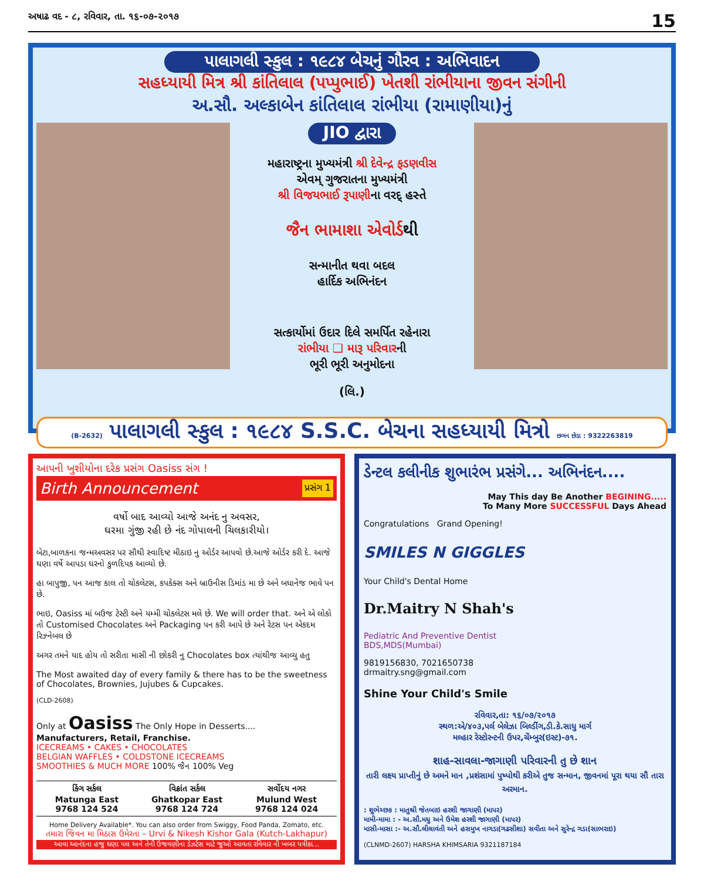અષાઢ વદ - ૮, રવિવાર, તા. ૧૬-૦૭-૨૦૧૭ 15
પાલાગલી સ્કુલ : ૧૯૮૪ બેચનું ગૌરવ : અભિવાદન
સહધ્યાયી મિત્ર શ્રી કાંતિલાલ (પપ્પુભાઈ) ખેતશી રાંભીયાના જીવન સંગીની
અ.સૌ. અલ્કાબેન કાંતિલાલ રાંભીયા (રામાણીયા)નું
JIO દ્વારા
મહારાષ્ટ્રના મુખ્યમંત્રી શ્રી દેવેન્દ્ર ફડણવીસ
એવમ્ ગુજરાતના મુખ્યમંત્રી
શ્રી વિજયભાઈ રૂપાણીના વરદ્ હસ્તે
જૈન ભામાશા એવોર્ડથી
સન્માનીત થવા બદલ
હાર્દિક અભિનંદન
સત્કાર્યોમાં ઉદાર દિલે સમર્પિત રહેનારા
રાંભીયા ❑ મારૂ પરિવારની
ભૂરી ભૂરી અનુમોદના
(લિ.)
(B-2632) પાલાગલી સ્કુલ : ૧૯૮૪ S.S.C. બેચના સહધ્યાયી મિત્રો છગન છેડા : 9322263819
આપની ખુશીયોના દરેક પ્રસંગ Oasiss સંગ !
Birth Announcement પ્રસંગ 1
વર્ષો બાદ આવ્યો આજે અનંદ નુ અવસર,
ઘરમા ગુંજી રહી છે નંદ ગોપાલની ચિલકારીયો।
બેટા,બાળકના જન્મઅવસર પર સૌથી સ્વાદિષ્ટ મીઠાઇ નુ ઓર્ડર આપવો છે.આજે ઓર્ડર કરી દે. આજે ઘણા વર્ષે આપડા ઘરનો કુળદિપક આવ્યો છે.
હા બાપુજી, પન આજ કાલ તો ચોકલેટસ, કપકેક્સ અને બ્રાઉનીસ ડિમાંડ મા છે અને બધાનેજ ભાવે પન છે.
ભાઇ, Oasiss માં બઉજ ટેસ્ટી અને યમ્મી ચોકલેટસ મલે છે. We will order that. અને એ લોકો તો Customised Chocolates અને Packaging પન કરી આપે છે અને રેટસ પન એકદમ રિઝ્નેબલ છે
અગર તમને યાદ હોય તો સરીતા માસી ની છોકરી નુ Chocolates box ત્યાંથીજ આવ્યુ હતુ
The Most awaited day of every family & there has to be the sweetness of Chocolates, Brownies, Jujubes & Cupcakes.
(CLD-2608)
Only at Oasiss The Only Hope in Desserts....
Manufacturers, Retail, Franchise.
ICECREAMS • CAKES • CHOCOLATES
BELGIAN WAFFLES • COLDSTONE ICECREAMS
SMOOTHIES & MUCH MORE 100% જૈન 100% Veg
કિંગ સર્કલ
Matunga East
9768 124 524
વિક્રાંત સર્કલ
Ghatkopar East
9768 124 724
સર્વોદય નગર
Mulund West
9768 124 024
Home Delivery Available*. You can also order from Swiggy, Food Panda, Zomato, etc.
તમારા જિવન મા મિઠાસ ઉમેરતા – Urvi & Nikesh Kishor Gala (Kutch-Lakhapur)
આવા આનંદના હજુ ઘણા પલ અને તેની ઉજવણીના ડેઝર્ટસ માટે જુઓ આવતા રવિવાર ની ખબર પત્રીકા...
ડેન્ટલ કલીનીક શુભારંભ પ્રસંગે... અભિનંદન....
May This day Be Another BEGINING.....
To Many More SUCCESSFUL Days Ahead
Congratulations Grand Opening!
SMILES N GIGGLES
Your Child's Dental Home
Dr.Maitry N Shah's
Pediatric And Preventive Dentist
BDS,MDS(Mumbai)
9819156830, 7021650738
drmaitry.sng@gmail.com
Shine Your Child's Smile
રવિવાર,તા: ૧૬/૦૭/૨૦૧૭
સ્થળ:એ/૪૦૩,પર્લ બેલેઝા બિલ્ડીંગ,ડી.કે.સાધુ માર્ગ
મલ્હાર રેસ્ટોરન્ટની ઉપર,ચેંમ્બુર(ઇસ્ટ)-૭૧.
શાહ-સાવલા-જાગાણી પરિવારની તુ છે શાન
તારી લક્ષ્ય પ્રાપ્તીનું છે અમને માન ,પ્રશંસામાં પુષ્પોથી કરીએ તુજ સન્માન, જીવનમાં પૂરા થયા સૌ તારા અરમાન.
: શુભેચ્છક : માતુશ્રી જેતબાઇ હરશી જાગાણી (માપર)
મામી-મામા : - અ.સૌ.મધુ અને ઉમેશ હરશી જાગાણી (માપર)
માસી-માસા :- અ.સૌ.લીલાવંતી અને હસમુખ નાગડા(ગઢસીશા) સવીતા અને સુરેન્દ્ર ગડા(સાભરાઇ)
(CLNMD-2607) HARSHA KHIMSARIA 9321187184